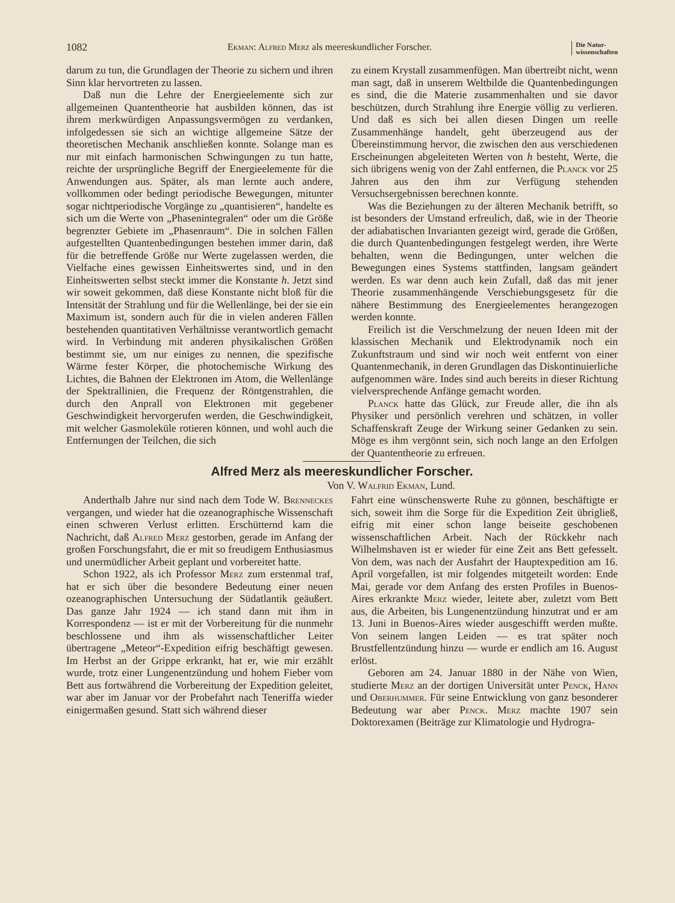1082 Ekman: Alfred Merz als meereskundlicher Forscher. Die Natur-
wissenschaften
darum zu tun, die Grundlagen der Theorie zu sichern und ihren Sinn klar hervortreten zu lassen.
Daß nun die Lehre der Energieelemente sich zur allgemeinen Quantentheorie hat ausbilden können, das ist ihrem merkwürdigen Anpassungsvermögen zu verdanken, infolgedessen sie sich an wichtige allgemeine Sätze der theoretischen Mechanik anschließen konnte. Solange man es nur mit einfach harmonischen Schwingungen zu tun hatte, reichte der ursprüngliche Begriff der Energieelemente für die Anwendungen aus. Später, als man lernte auch andere, vollkommen oder bedingt periodische Bewegungen, mitunter sogar nichtperiodische Vorgänge zu „quantisieren“, handelte es sich um die Werte von „Phasenintegralen“ oder um die Größe begrenzter Gebiete im „Phasenraum“. Die in solchen Fällen aufgestellten Quantenbedingungen bestehen immer darin, daß für die betreffende Größe nur Werte zugelassen werden, die Vielfache eines gewissen Einheitswertes sind, und in den Einheitswerten selbst steckt immer die Konstante h. Jetzt sind wir soweit gekommen, daß diese Konstante nicht bloß für die Intensität der Strahlung und für die Wellenlänge, bei der sie ein Maximum ist, sondern auch für die in vielen anderen Fällen bestehenden quantitativen Verhältnisse verantwortlich gemacht wird. In Verbindung mit anderen physikalischen Größen bestimmt sie, um nur einiges zu nennen, die spezifische Wärme fester Körper, die photochemische Wirkung des Lichtes, die Bahnen der Elektronen im Atom, die Wellenlänge der Spektrallinien, die Frequenz der Röntgenstrahlen, die durch den Anprall von Elektronen mit gegebener Geschwindigkeit hervorgerufen werden, die Geschwindigkeit, mit welcher Gasmoleküle rotieren können, und wohl auch die Entfernungen der Teilchen, die sich
zu einem Krystall zusammenfügen. Man übertreibt nicht, wenn man sagt, daß in unserem Weltbilde die Quantenbedingungen es sind, die die Materie zusammenhalten und sie davor beschützen, durch Strahlung ihre Energie völlig zu verlieren. Und daß es sich bei allen diesen Dingen um reelle Zusammenhänge handelt, geht überzeugend aus der Übereinstimmung hervor, die zwischen den aus verschiedenen Erscheinungen abgeleiteten Werten von h besteht, Werte, die sich übrigens wenig von der Zahl entfernen, die Planck vor 25 Jahren aus den ihm zur Verfügung stehenden Versuchsergebnissen berechnen konnte.
Was die Beziehungen zu der älteren Mechanik betrifft, so ist besonders der Umstand erfreulich, daß, wie in der Theorie der adiabatischen Invarianten gezeigt wird, gerade die Größen, die durch Quantenbedingungen festgelegt werden, ihre Werte behalten, wenn die Bedingungen, unter welchen die Bewegungen eines Systems stattfinden, langsam geändert werden. Es war denn auch kein Zufall, daß das mit jener Theorie zusammenhängende Verschiebungsgesetz für die nähere Bestimmung des Energieelementes herangezogen werden konnte.
Freilich ist die Verschmelzung der neuen Ideen mit der klassischen Mechanik und Elektrodynamik noch ein Zukunftstraum und sind wir noch weit entfernt von einer Quantenmechanik, in deren Grundlagen das Diskontinuierliche aufgenommen wäre. Indes sind auch bereits in dieser Richtung vielversprechende Anfänge gemacht worden.
Planck hatte das Glück, zur Freude aller, die ihn als Physiker und persönlich verehren und schätzen, in voller Schaffenskraft Zeuge der Wirkung seiner Gedanken zu sein. Möge es ihm vergönnt sein, sich noch lange an den Erfolgen der Quantentheorie zu erfreuen.
Alfred Merz als meereskundlicher Forscher.
Von V. Walfrid Ekman, Lund.
Anderthalb Jahre nur sind nach dem Tode W. Brenneckes vergangen, und wieder hat die ozeanographische Wissenschaft einen schweren Verlust erlitten. Erschütternd kam die Nachricht, daß Alfred Merz gestorben, gerade im Anfang der großen Forschungsfahrt, die er mit so freudigem Enthusiasmus und unermüdlicher Arbeit geplant und vorbereitet hatte.
Schon 1922, als ich Professor Merz zum erstenmal traf, hat er sich über die besondere Bedeutung einer neuen ozeanographischen Untersuchung der Südatlantik geäußert. Das ganze Jahr 1924 — ich stand dann mit ihm in Korrespondenz — ist er mit der Vorbereitung für die nunmehr beschlossene und ihm als wissenschaftlicher Leiter übertragene „Meteor“-Expedition eifrig beschäftigt gewesen. Im Herbst an der Grippe erkrankt, hat er, wie mir erzählt wurde, trotz einer Lungenentzündung und hohem Fieber vom Bett aus fortwährend die Vorbereitung der Expedition geleitet, war aber im Januar vor der Probefahrt nach Teneriffa wieder einigermaßen gesund. Statt sich während dieser
Fahrt eine wünschenswerte Ruhe zu gönnen, beschäftigte er sich, soweit ihm die Sorge für die Expedition Zeit übrigließ, eifrig mit einer schon lange beiseite geschobenen wissenschaftlichen Arbeit. Nach der Rückkehr nach Wilhelmshaven ist er wieder für eine Zeit ans Bett gefesselt. Von dem, was nach der Ausfahrt der Hauptexpedition am 16. April vorgefallen, ist mir folgendes mitgeteilt worden: Ende Mai, gerade vor dem Anfang des ersten Profiles in Buenos-Aires erkrankte Merz wieder, leitete aber, zuletzt vom Bett aus, die Arbeiten, bis Lungenentzündung hinzutrat und er am 13. Juni in Buenos-Aires wieder ausgeschifft werden mußte. Von seinem langen Leiden — es trat später noch Brustfellentzündung hinzu — wurde er endlich am 16. August erlöst.
Geboren am 24. Januar 1880 in der Nähe von Wien, studierte Merz an der dortigen Universität unter Penck, Hann und Oberhummer. Für seine Entwicklung von ganz besonderer Bedeutung war aber Penck. Merz machte 1907 sein Doktorexamen (Beiträge zur Klimatologie und Hydrogra-